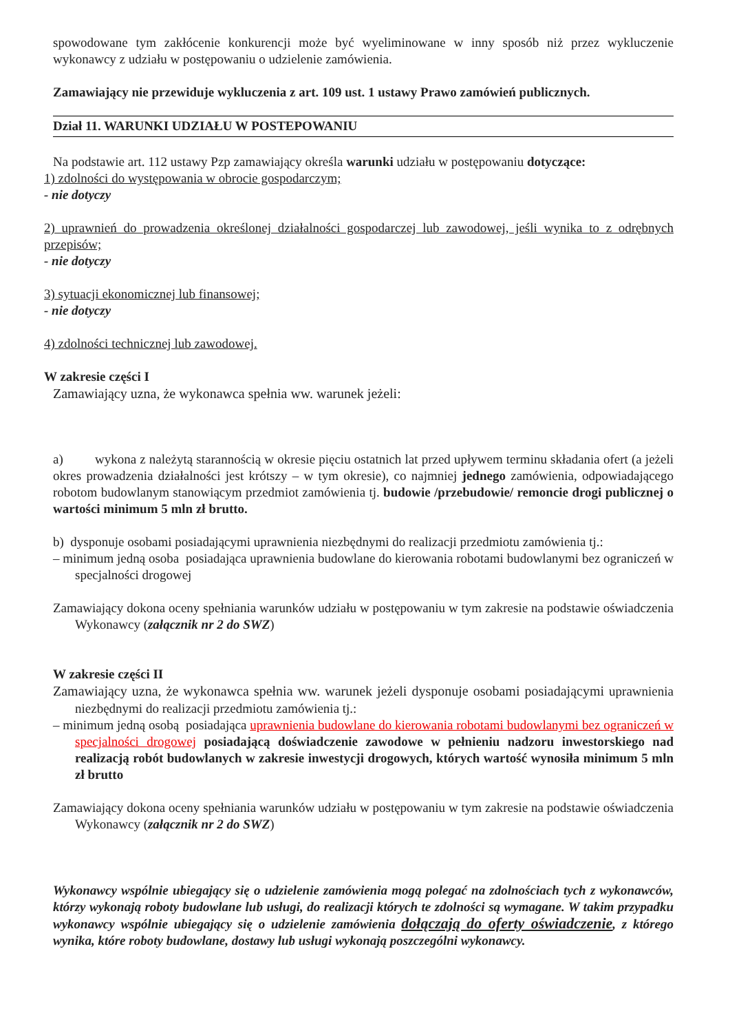spowodowane tym zakłócenie konkurencji może być wyeliminowane w inny sposób niż przez wykluczenie wykonawcy z udziału w postępowaniu o udzielenie zamówienia.
Zamawiający nie przewiduje wykluczenia z art. 109 ust. 1 ustawy Prawo zamówień publicznych.
Dział 11. WARUNKI UDZIAŁU W POSTEPOWANIU
Na podstawie art. 112 ustawy Pzp zamawiający określa warunki udziału w postępowaniu dotyczące:
1) zdolności do występowania w obrocie gospodarczym;
- nie dotyczy
2) uprawnień do prowadzenia określonej działalności gospodarczej lub zawodowej, jeśli wynika to z odrębnych przepisów;
- nie dotyczy
3) sytuacji ekonomicznej lub finansowej;
- nie dotyczy
4) zdolności technicznej lub zawodowej.
W zakresie części I
Zamawiający uzna, że wykonawca spełnia ww. warunek jeżeli:
a) wykona z należytą starannością w okresie pięciu ostatnich lat przed upływem terminu składania ofert (a jeżeli okres prowadzenia działalności jest krótszy – w tym okresie), co najmniej jednego zamówienia, odpowiadającego robotom budowlanym stanowiącym przedmiot zamówienia tj. budowie /przebudowie/ remoncie drogi publicznej o wartości minimum 5 mln zł brutto.
b) dysponuje osobami posiadającymi uprawnienia niezbędnymi do realizacji przedmiotu zamówienia tj.:
– minimum jedną osoba posiadająca uprawnienia budowlane do kierowania robotami budowlanymi bez ograniczeń w specjalności drogowej
Zamawiający dokona oceny spełniania warunków udziału w postępowaniu w tym zakresie na podstawie oświadczenia Wykonawcy (załącznik nr 2 do SWZ)
W zakresie części II
Zamawiający uzna, że wykonawca spełnia ww. warunek jeżeli dysponuje osobami posiadającymi uprawnienia niezbędnymi do realizacji przedmiotu zamówienia tj.:
– minimum jedną osobą posiadająca uprawnienia budowlane do kierowania robotami budowlanymi bez ograniczeń w specjalności drogowej posiadającą doświadczenie zawodowe w pełnieniu nadzoru inwestorskiego nad realizacją robót budowlanych w zakresie inwestycji drogowych, których wartość wynosiła minimum 5 mln zł brutto
Zamawiający dokona oceny spełniania warunków udziału w postępowaniu w tym zakresie na podstawie oświadczenia Wykonawcy (załącznik nr 2 do SWZ)
Wykonawcy wspólnie ubiegający się o udzielenie zamówienia mogą polegać na zdolnościach tych z wykonawców, którzy wykonają roboty budowlane lub usługi, do realizacji których te zdolności są wymagane. W takim przypadku wykonawcy wspólnie ubiegający się o udzielenie zamówienia dołączają do oferty oświadczenie, z którego wynika, które roboty budowlane, dostawy lub usługi wykonają poszczególni wykonawcy.